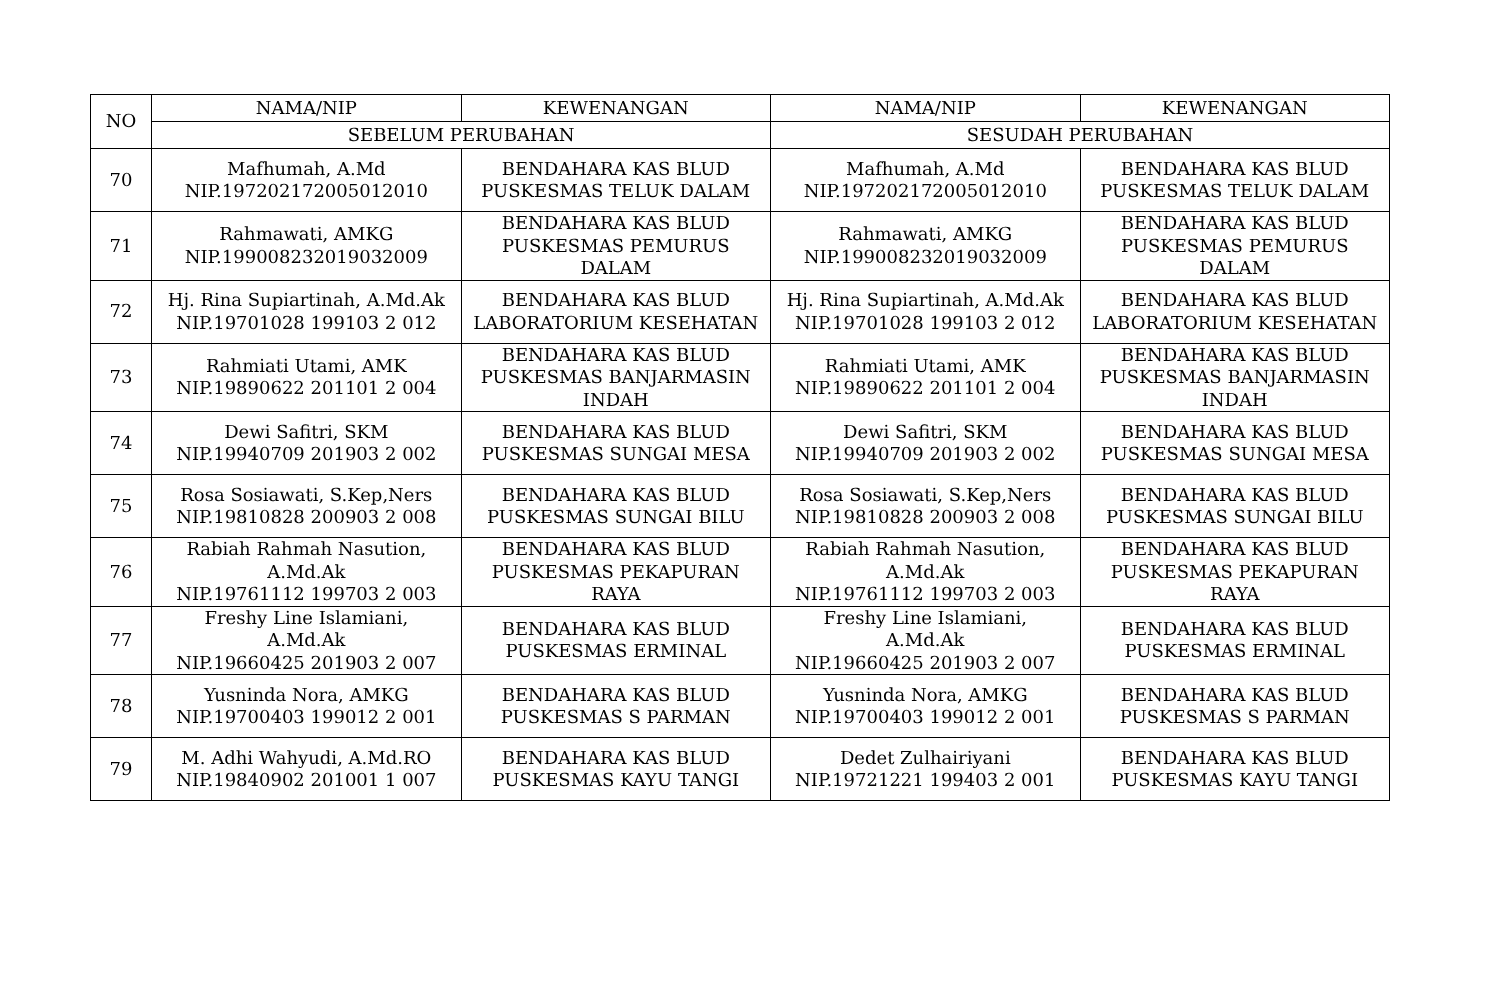| NO | NAMA/NIP | KEWENANGAN | NAMA/NIP | KEWENANGAN |
| --- | --- | --- | --- | --- |
| | SEBELUM PERUBAHAN | | SESUDAH PERUBAHAN | |
| 70 | Mafhumah, A.Md NIP.197202172005012010 | BENDAHARA KAS BLUD PUSKESMAS TELUK DALAM | Mafhumah, A.Md NIP.197202172005012010 | BENDAHARA KAS BLUD PUSKESMAS TELUK DALAM |
| 71 | Rahmawati, AMKG NIP.199008232019032009 | BENDAHARA KAS BLUD PUSKESMAS PEMURUS DALAM | Rahmawati, AMKG NIP.199008232019032009 | BENDAHARA KAS BLUD PUSKESMAS PEMURUS DALAM |
| 72 | Hj. Rina Supiartinah, A.Md.Ak NIP.19701028 199103 2 012 | BENDAHARA KAS BLUD LABORATORIUM KESEHATAN | Hj. Rina Supiartinah, A.Md.Ak NIP.19701028 199103 2 012 | BENDAHARA KAS BLUD LABORATORIUM KESEHATAN |
| 73 | Rahmiati Utami, AMK NIP.19890622 201101 2 004 | BENDAHARA KAS BLUD PUSKESMAS BANJARMASIN INDAH | Rahmiati Utami, AMK NIP.19890622 201101 2 004 | BENDAHARA KAS BLUD PUSKESMAS BANJARMASIN INDAH |
| 74 | Dewi Safitri, SKM NIP.19940709 201903 2 002 | BENDAHARA KAS BLUD PUSKESMAS SUNGAI MESA | Dewi Safitri, SKM NIP.19940709 201903 2 002 | BENDAHARA KAS BLUD PUSKESMAS SUNGAI MESA |
| 75 | Rosa Sosiawati, S.Kep,Ners NIP.19810828 200903 2 008 | BENDAHARA KAS BLUD PUSKESMAS SUNGAI BILU | Rosa Sosiawati, S.Kep,Ners NIP.19810828 200903 2 008 | BENDAHARA KAS BLUD PUSKESMAS SUNGAI BILU |
| 76 | Rabiah Rahmah Nasution, A.Md.Ak NIP.19761112 199703 2 003 | BENDAHARA KAS BLUD PUSKESMAS PEKAPURAN RAYA | Rabiah Rahmah Nasution, A.Md.Ak NIP.19761112 199703 2 003 | BENDAHARA KAS BLUD PUSKESMAS PEKAPURAN RAYA |
| 77 | Freshy Line Islamiani, A.Md.Ak NIP.19660425 201903 2 007 | BENDAHARA KAS BLUD PUSKESMAS ERMINAL | Freshy Line Islamiani, A.Md.Ak NIP.19660425 201903 2 007 | BENDAHARA KAS BLUD PUSKESMAS ERMINAL |
| 78 | Yusninda Nora, AMKG NIP.19700403 199012 2 001 | BENDAHARA KAS BLUD PUSKESMAS S PARMAN | Yusninda Nora, AMKG NIP.19700403 199012 2 001 | BENDAHARA KAS BLUD PUSKESMAS S PARMAN |
| 79 | M. Adhi Wahyudi, A.Md.RO NIP.19840902 201001 1 007 | BENDAHARA KAS BLUD PUSKESMAS KAYU TANGI | Dedet Zulhairiyani NIP.19721221 199403 2 001 | BENDAHARA KAS BLUD PUSKESMAS KAYU TANGI |